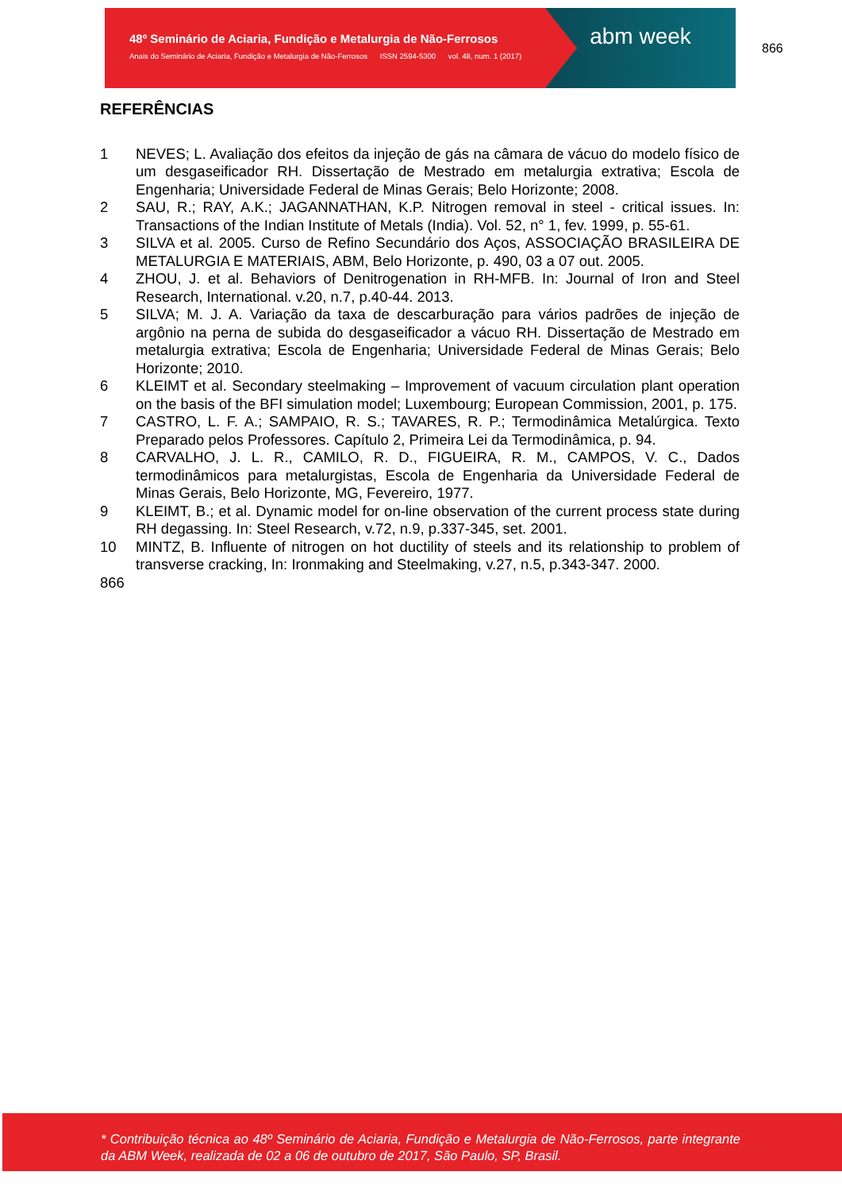48º Seminário de Aciaria, Fundição e Metalurgia de Não-Ferrosos
Anais do Seminário de Aciaria, Fundição e Metalurgia de Não-Ferrosos ISSN 2594-5300 vol. 48, num. 1 (2017)
abm week
866
REFERÊNCIAS
1 NEVES; L. Avaliação dos efeitos da injeção de gás na câmara de vácuo do modelo físico de um desgaseificador RH. Dissertação de Mestrado em metalurgia extrativa; Escola de Engenharia; Universidade Federal de Minas Gerais; Belo Horizonte; 2008.
2 SAU, R.; RAY, A.K.; JAGANNATHAN, K.P. Nitrogen removal in steel - critical issues. In: Transactions of the Indian Institute of Metals (India). Vol. 52, n° 1, fev. 1999, p. 55-61.
3 SILVA et al. 2005. Curso de Refino Secundário dos Aços, ASSOCIAÇÃO BRASILEIRA DE METALURGIA E MATERIAIS, ABM, Belo Horizonte, p. 490, 03 a 07 out. 2005.
4 ZHOU, J. et al. Behaviors of Denitrogenation in RH-MFB. In: Journal of Iron and Steel Research, International. v.20, n.7, p.40-44. 2013.
5 SILVA; M. J. A. Variação da taxa de descarburação para vários padrões de injeção de argônio na perna de subida do desgaseificador a vácuo RH. Dissertação de Mestrado em metalurgia extrativa; Escola de Engenharia; Universidade Federal de Minas Gerais; Belo Horizonte; 2010.
6 KLEIMT et al. Secondary steelmaking – Improvement of vacuum circulation plant operation on the basis of the BFI simulation model; Luxembourg; European Commission, 2001, p. 175.
7 CASTRO, L. F. A.; SAMPAIO, R. S.; TAVARES, R. P.; Termodinâmica Metalúrgica. Texto Preparado pelos Professores. Capítulo 2, Primeira Lei da Termodinâmica, p. 94.
8 CARVALHO, J. L. R., CAMILO, R. D., FIGUEIRA, R. M., CAMPOS, V. C., Dados termodinâmicos para metalurgistas, Escola de Engenharia da Universidade Federal de Minas Gerais, Belo Horizonte, MG, Fevereiro, 1977.
9 KLEIMT, B.; et al. Dynamic model for on-line observation of the current process state during RH degassing. In: Steel Research, v.72, n.9, p.337-345, set. 2001.
10 MINTZ, B. Influente of nitrogen on hot ductility of steels and its relationship to problem of transverse cracking, In: Ironmaking and Steelmaking, v.27, n.5, p.343-347. 2000.
866
* Contribuição técnica ao 48º Seminário de Aciaria, Fundição e Metalurgia de Não-Ferrosos, parte integrante da ABM Week, realizada de 02 a 06 de outubro de 2017, São Paulo, SP, Brasil.